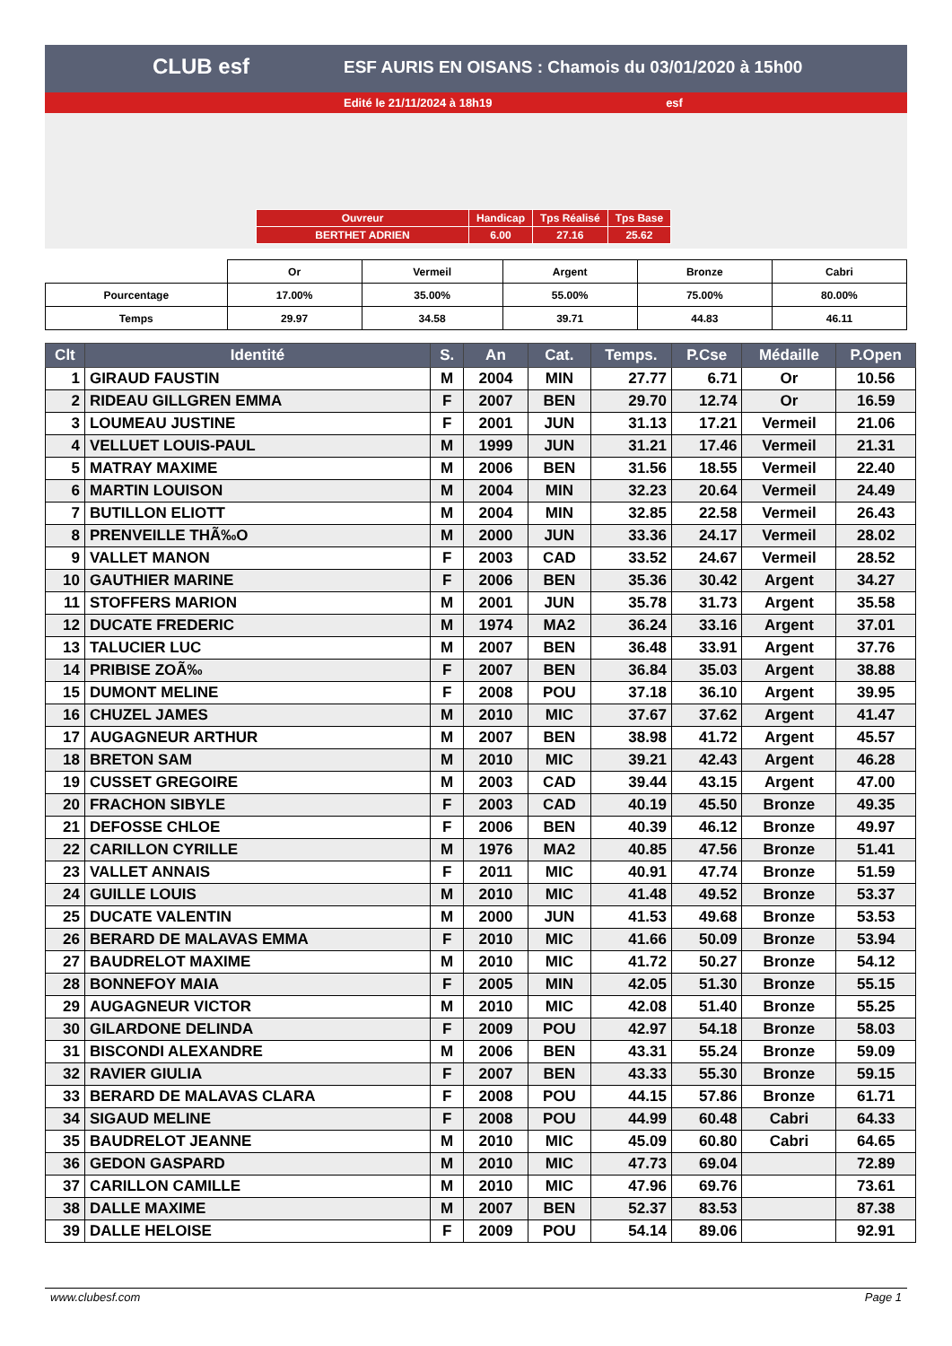CLUB esf
ESF AURIS EN OISANS : Chamois du 03/01/2020 à 15h00
Edité le 21/11/2024 à 18h19 esf
| Ouvreur | Handicap | Tps Réalisé | Tps Base |
| BERTHET ADRIEN | 6.00 | 27.16 | 25.62 |
| | Or | Vermeil | Argent | Bronze | Cabri |
| Pourcentage | 17.00% | 35.00% | 55.00% | 75.00% | 80.00% |
| Temps | 29.97 | 34.58 | 39.71 | 44.83 | 46.11 |
| Clt | Identité | S. | An | Cat. | Temps. | P.Cse | Médaille | P.Open |
| --- | --- | --- | --- | --- | --- | --- | --- | --- |
| 1 | GIRAUD FAUSTIN | M | 2004 | MIN | 27.77 | 6.71 | Or | 10.56 |
| 2 | RIDEAU GILLGREN EMMA | F | 2007 | BEN | 29.70 | 12.74 | Or | 16.59 |
| 3 | LOUMEAU JUSTINE | F | 2001 | JUN | 31.13 | 17.21 | Vermeil | 21.06 |
| 4 | VELLUET LOUIS-PAUL | M | 1999 | JUN | 31.21 | 17.46 | Vermeil | 21.31 |
| 5 | MATRAY MAXIME | M | 2006 | BEN | 31.56 | 18.55 | Vermeil | 22.40 |
| 6 | MARTIN LOUISON | M | 2004 | MIN | 32.23 | 20.64 | Vermeil | 24.49 |
| 7 | BUTILLON ELIOTT | M | 2004 | MIN | 32.85 | 22.58 | Vermeil | 26.43 |
| 8 | PRENVEILLE THÃ‰O | M | 2000 | JUN | 33.36 | 24.17 | Vermeil | 28.02 |
| 9 | VALLET MANON | F | 2003 | CAD | 33.52 | 24.67 | Vermeil | 28.52 |
| 10 | GAUTHIER MARINE | F | 2006 | BEN | 35.36 | 30.42 | Argent | 34.27 |
| 11 | STOFFERS MARION | M | 2001 | JUN | 35.78 | 31.73 | Argent | 35.58 |
| 12 | DUCATE FREDERIC | M | 1974 | MA2 | 36.24 | 33.16 | Argent | 37.01 |
| 13 | TALUCIER LUC | M | 2007 | BEN | 36.48 | 33.91 | Argent | 37.76 |
| 14 | PRIBISE ZOÃ‰ | F | 2007 | BEN | 36.84 | 35.03 | Argent | 38.88 |
| 15 | DUMONT MELINE | F | 2008 | POU | 37.18 | 36.10 | Argent | 39.95 |
| 16 | CHUZEL JAMES | M | 2010 | MIC | 37.67 | 37.62 | Argent | 41.47 |
| 17 | AUGAGNEUR ARTHUR | M | 2007 | BEN | 38.98 | 41.72 | Argent | 45.57 |
| 18 | BRETON SAM | M | 2010 | MIC | 39.21 | 42.43 | Argent | 46.28 |
| 19 | CUSSET GREGOIRE | M | 2003 | CAD | 39.44 | 43.15 | Argent | 47.00 |
| 20 | FRACHON SIBYLE | F | 2003 | CAD | 40.19 | 45.50 | Bronze | 49.35 |
| 21 | DEFOSSE CHLOE | F | 2006 | BEN | 40.39 | 46.12 | Bronze | 49.97 |
| 22 | CARILLON CYRILLE | M | 1976 | MA2 | 40.85 | 47.56 | Bronze | 51.41 |
| 23 | VALLET ANNAIS | F | 2011 | MIC | 40.91 | 47.74 | Bronze | 51.59 |
| 24 | GUILLE LOUIS | M | 2010 | MIC | 41.48 | 49.52 | Bronze | 53.37 |
| 25 | DUCATE VALENTIN | M | 2000 | JUN | 41.53 | 49.68 | Bronze | 53.53 |
| 26 | BERARD DE MALAVAS EMMA | F | 2010 | MIC | 41.66 | 50.09 | Bronze | 53.94 |
| 27 | BAUDRELOT MAXIME | M | 2010 | MIC | 41.72 | 50.27 | Bronze | 54.12 |
| 28 | BONNEFOY MAIA | F | 2005 | MIN | 42.05 | 51.30 | Bronze | 55.15 |
| 29 | AUGAGNEUR VICTOR | M | 2010 | MIC | 42.08 | 51.40 | Bronze | 55.25 |
| 30 | GILARDONE DELINDA | F | 2009 | POU | 42.97 | 54.18 | Bronze | 58.03 |
| 31 | BISCONDI ALEXANDRE | M | 2006 | BEN | 43.31 | 55.24 | Bronze | 59.09 |
| 32 | RAVIER GIULIA | F | 2007 | BEN | 43.33 | 55.30 | Bronze | 59.15 |
| 33 | BERARD DE MALAVAS CLARA | F | 2008 | POU | 44.15 | 57.86 | Bronze | 61.71 |
| 34 | SIGAUD MELINE | F | 2008 | POU | 44.99 | 60.48 | Cabri | 64.33 |
| 35 | BAUDRELOT JEANNE | M | 2010 | MIC | 45.09 | 60.80 | Cabri | 64.65 |
| 36 | GEDON GASPARD | M | 2010 | MIC | 47.73 | 69.04 | | 72.89 |
| 37 | CARILLON CAMILLE | M | 2010 | MIC | 47.96 | 69.76 | | 73.61 |
| 38 | DALLE MAXIME | M | 2007 | BEN | 52.37 | 83.53 | | 87.38 |
| 39 | DALLE HELOISE | F | 2009 | POU | 54.14 | 89.06 | | 92.91 |
www.clubesf.com Page 1